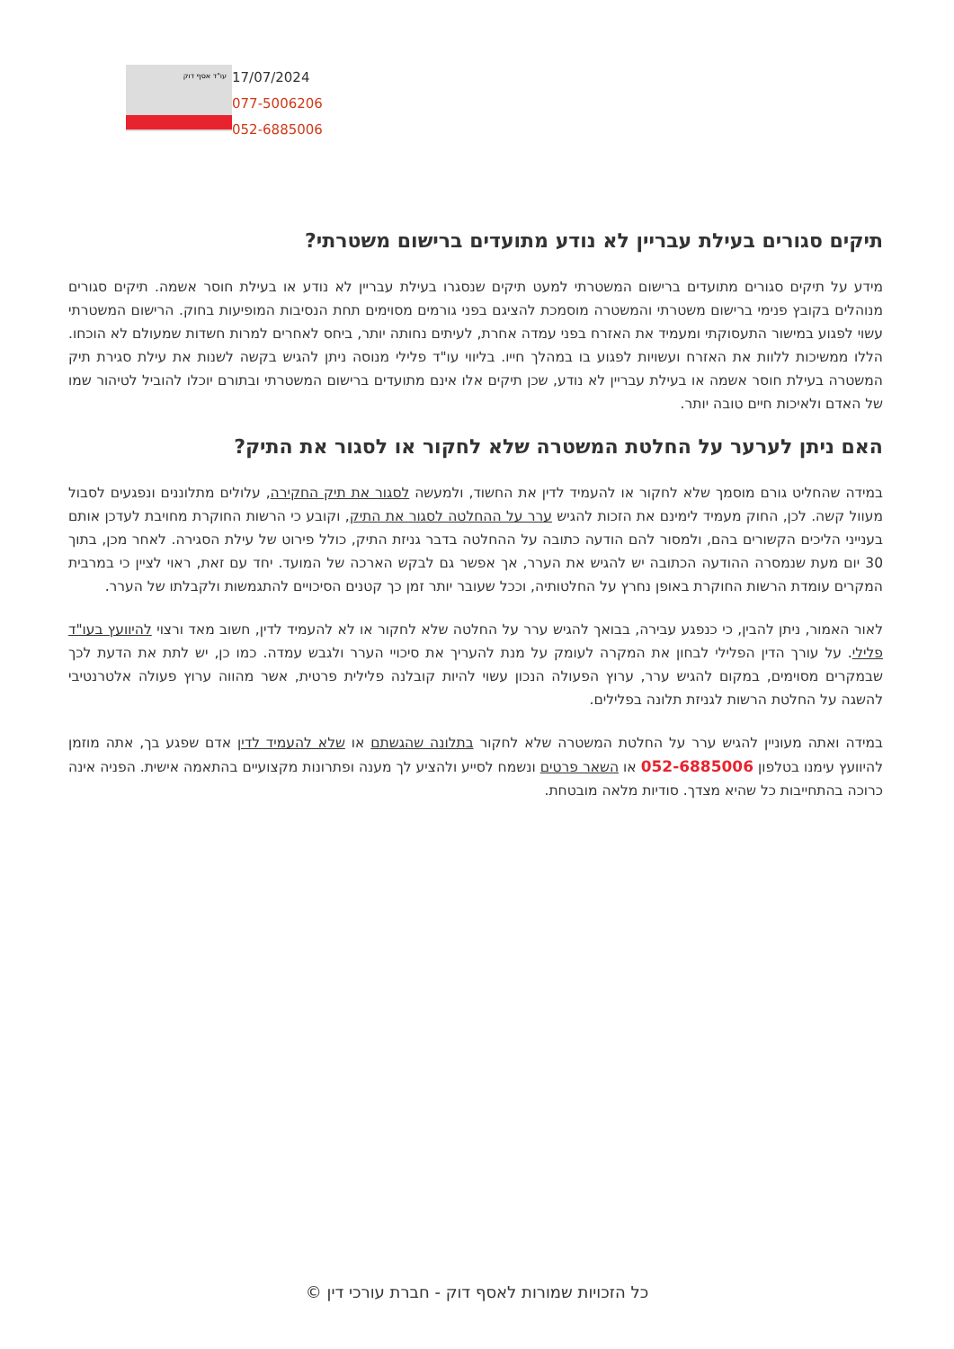עו"ד אסף דוק
17/07/2024
077-5006206
052-6885006
תיקים סגורים בעילת עבריין לא נודע מתועדים ברישום משטרתי?
מידע על תיקים סגורים מתועדים ברישום המשטרתי למעט תיקים שנסגרו בעילת עבריין לא נודע או בעילת חוסר אשמה. תיקים סגורים מנוהלים בקובץ פנימי ברישום משטרתי והמשטרה מוסמכת להציגם בפני גורמים מסוימים תחת הנסיבות המופיעות בחוק. הרישום המשטרתי עשוי לפגוע במישור התעסוקתי ומעמיד את האזרח בפני עמדה אחרת, לעיתים נחותה יותר, ביחס לאחרים למרות חשדות שמעולם לא הוכחו. הללו ממשיכות ללוות את האזרח ועשויות לפגוע בו במהלך חייו. בליווי עו"ד פלילי מנוסה ניתן להגיש בקשה לשנות את עילת סגירת תיק המשטרה בעילת חוסר אשמה או בעילת עבריין לא נודע, שכן תיקים אלו אינם מתועדים ברישום המשטרתי ובתורם יוכלו להוביל לטיהור שמו של האדם ולאיכות חיים טובה יותר.
האם ניתן לערער על החלטת המשטרה שלא לחקור או לסגור את התיק?
במידה שהחליט גורם מוסמך שלא לחקור או להעמיד לדין את החשוד, ולמעשה לסגור את תיק החקירה, עלולים מתלוננים ונפגעים לסבול מעוול קשה. לכן, החוק מעמיד לימינם את הזכות להגיש ערר על ההחלטה לסגור את התיק, וקובע כי הרשות החוקרת מחויבת לעדכן אותם בענייני הליכים הקשורים בהם, ולמסור להם הודעה כתובה על ההחלטה בדבר גניזת התיק, כולל פירוט של עילת הסגירה. לאחר מכן, בתוך 30 יום מעת שנמסרה ההודעה הכתובה יש להגיש את הערר, אך אפשר גם לבקש הארכה של המועד. יחד עם זאת, ראוי לציין כי במרבית המקרים עומדת הרשות החוקרת באופן נחרץ על החלטותיה, וככל שעובר יותר זמן כך קטנים הסיכויים להתגמשות ולקבלתו של הערר.
לאור האמור, ניתן להבין, כי כנפגע עבירה, בבואך להגיש ערר על החלטה שלא לחקור או לא להעמיד לדין, חשוב מאד ורצוי להיוועץ בעו"ד פלילי. על עורך הדין הפלילי לבחון את המקרה לעומק על מנת להעריך את סיכויי הערר ולגבש עמדה. כמו כן, יש לתת את הדעת לכך שבמקרים מסוימים, במקום להגיש ערר, ערוץ הפעולה הנכון עשוי להיות קובלנה פלילית פרטית, אשר מהווה ערוץ פעולה אלטרנטיבי להשגה על החלטת הרשות לגניזת תלונה בפלילים.
במידה ואתה מעוניין להגיש ערר על החלטת המשטרה שלא לחקור בתלונה שהגשתם או שלא להעמיד לדין אדם שפגע בך, אתה מוזמן להיוועץ עימנו בטלפון 052-6885006 או השאר פרטים ונשמח לסייע ולהציע לך מענה ופתרונות מקצועיים בהתאמה אישית. הפניה אינה כרוכה בהתחייבות כל שהיא מצדך. סודיות מלאה מובטחת.
כל הזכויות שמורות לאסף דוק - חברת עורכי דין ©